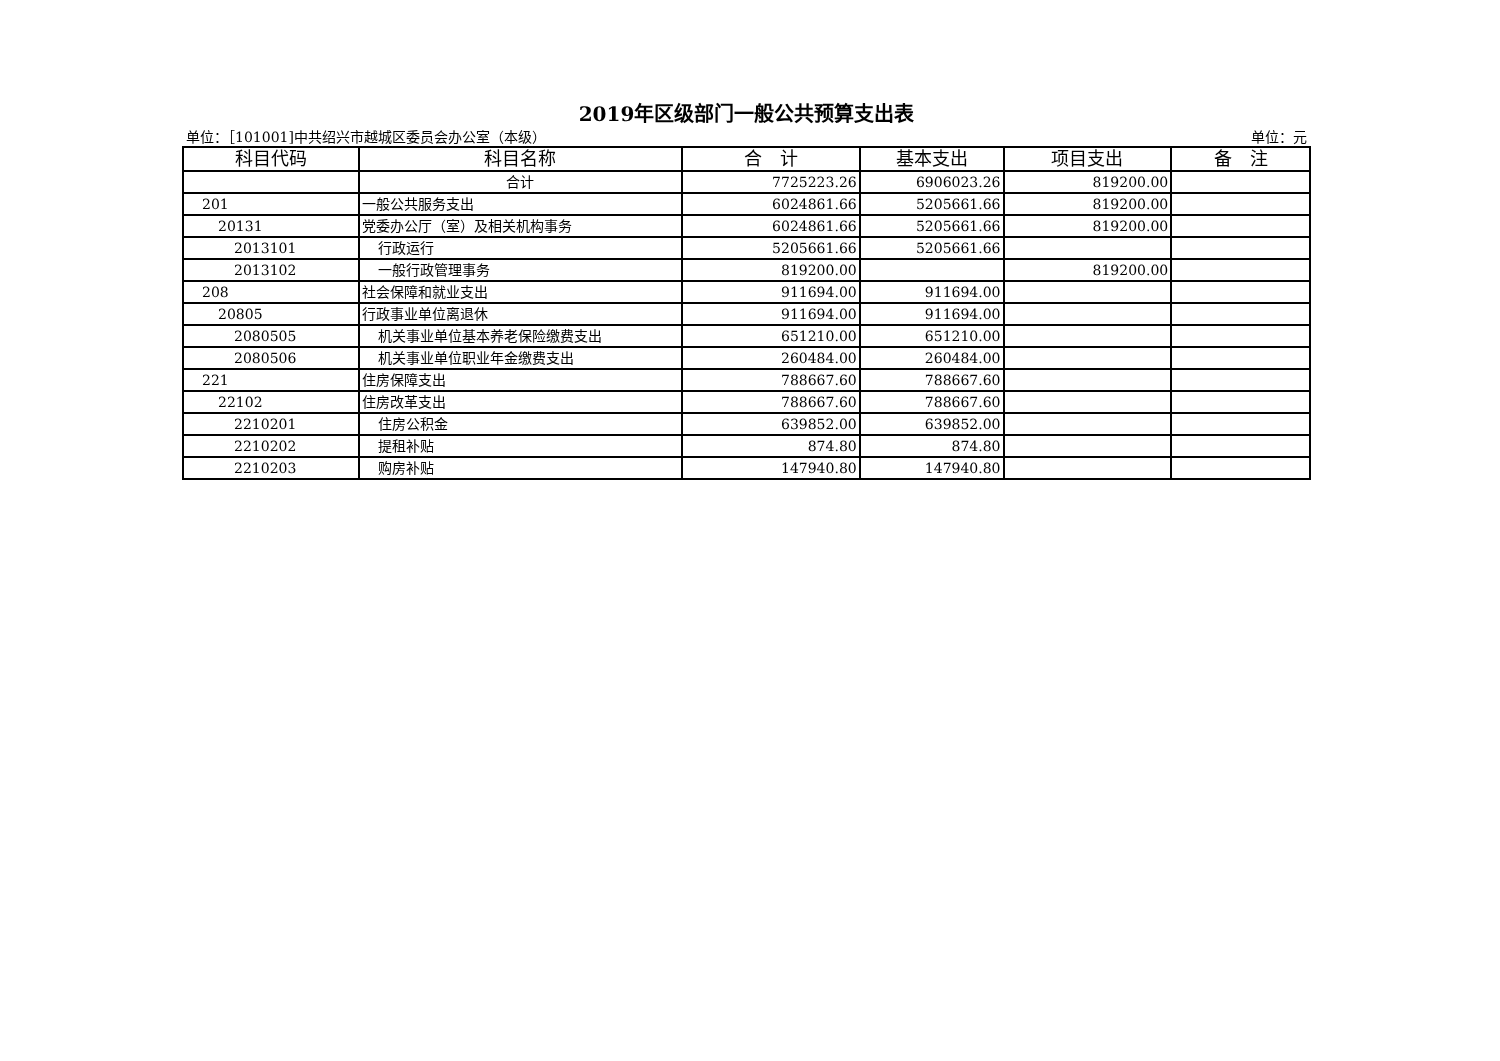2019年区级部门一般公共预算支出表
单位：［101001]中共绍兴市越城区委员会办公室（本级） 单位：元
| 科目代码 | 科目名称 | 合 计 | 基本支出 | 项目支出 | 备 注 |
| --- | --- | --- | --- | --- | --- |
| | 合计 | 7725223.26 | 6906023.26 | 819200.00 | |
| 201 | 一般公共服务支出 | 6024861.66 | 5205661.66 | 819200.00 | |
| 20131 | 党委办公厅（室）及相关机构事务 | 6024861.66 | 5205661.66 | 819200.00 | |
| 2013101 | 行政运行 | 5205661.66 | 5205661.66 | | |
| 2013102 | 一般行政管理事务 | 819200.00 | | 819200.00 | |
| 208 | 社会保障和就业支出 | 911694.00 | 911694.00 | | |
| 20805 | 行政事业单位离退休 | 911694.00 | 911694.00 | | |
| 2080505 | 机关事业单位基本养老保险缴费支出 | 651210.00 | 651210.00 | | |
| 2080506 | 机关事业单位职业年金缴费支出 | 260484.00 | 260484.00 | | |
| 221 | 住房保障支出 | 788667.60 | 788667.60 | | |
| 22102 | 住房改革支出 | 788667.60 | 788667.60 | | |
| 2210201 | 住房公积金 | 639852.00 | 639852.00 | | |
| 2210202 | 提租补贴 | 874.80 | 874.80 | | |
| 2210203 | 购房补贴 | 147940.80 | 147940.80 | | |